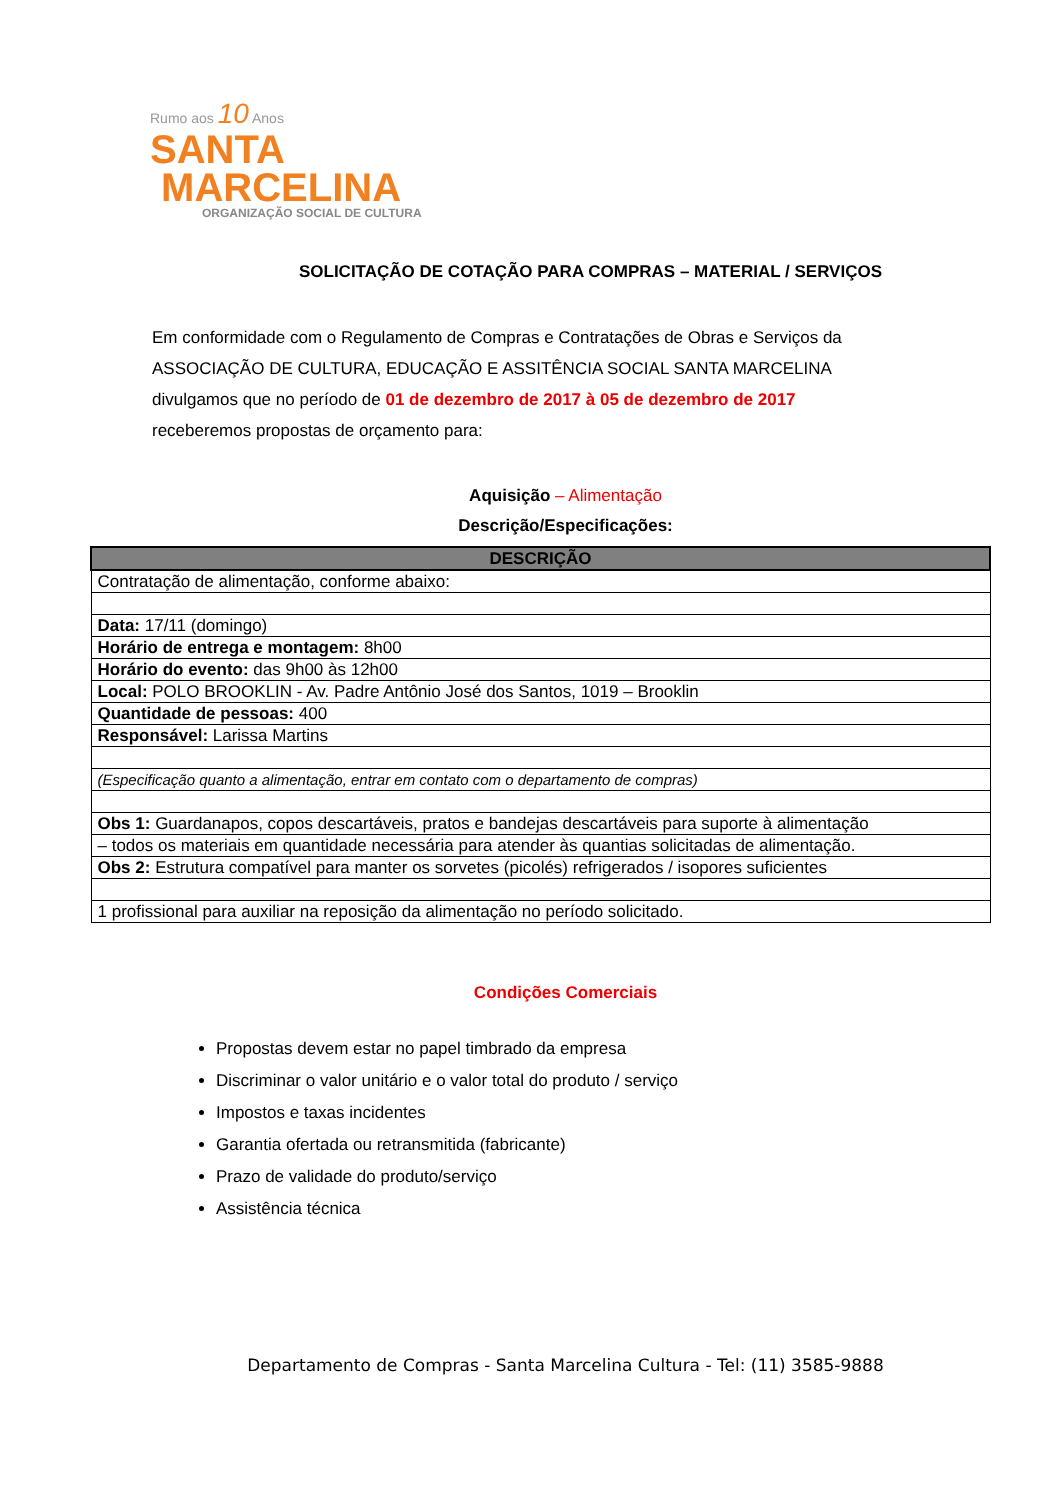Rumo aos 10 Anos
SANTA
MARCELINA
ORGANIZAÇÃO SOCIAL DE CULTURA
SOLICITAÇÃO DE COTAÇÃO PARA COMPRAS – MATERIAL / SERVIÇOS
Em conformidade com o Regulamento de Compras e Contratações de Obras e Serviços da ASSOCIAÇÃO DE CULTURA, EDUCAÇÃO E ASSITÊNCIA SOCIAL SANTA MARCELINA divulgamos que no período de 01 de dezembro de 2017 à 05 de dezembro de 2017 receberemos propostas de orçamento para:
Aquisição – Alimentação
Descrição/Especificações:
| DESCRIÇÃO |
| --- |
| Contratação de alimentação, conforme abaixo: |
| Data: 17/11 (domingo) |
| Horário de entrega e montagem: 8h00 |
| Horário do evento: das 9h00 às 12h00 |
| Local: POLO BROOKLIN - Av. Padre Antônio José dos Santos, 1019 – Brooklin |
| Quantidade de pessoas: 400 |
| Responsável: Larissa Martins |
| (Especificação quanto a alimentação, entrar em contato com o departamento de compras) |
| Obs 1: Guardanapos, copos descartáveis, pratos e bandejas descartáveis para suporte à alimentação |
| – todos os materiais em quantidade necessária para atender às quantias solicitadas de alimentação. |
| Obs 2: Estrutura compatível para manter os sorvetes (picolés) refrigerados / isopores suficientes |
| 1 profissional para auxiliar na reposição da alimentação no período solicitado. |
Condições Comerciais
Propostas devem estar no papel timbrado da empresa
Discriminar o valor unitário e o valor total do produto / serviço
Impostos e taxas incidentes
Garantia ofertada ou retransmitida (fabricante)
Prazo de validade do produto/serviço
Assistência técnica
Departamento de Compras - Santa Marcelina Cultura - Tel: (11) 3585-9888